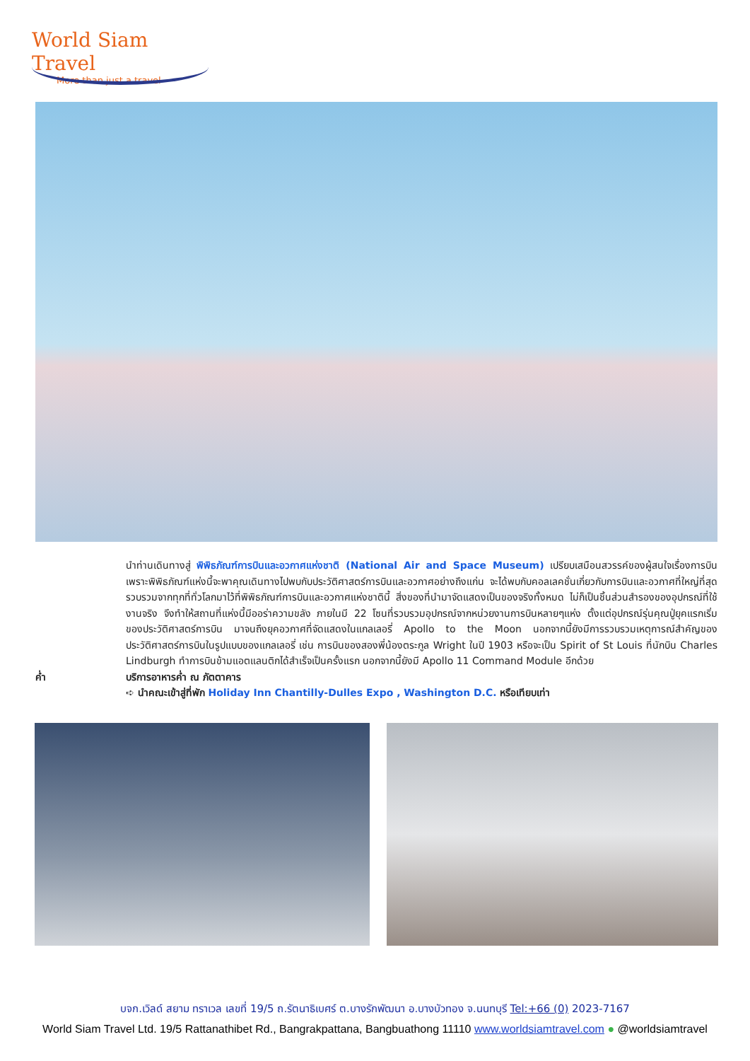World Siam Travel
More than just a travel
นำท่านเดินทางสู่ พิพิธภัณฑ์การบินและอวกาศแห่งชาติ (National Air and Space Museum) เปรียบเสมือนสวรรค์ของผู้สนใจเรื่องการบิน เพราะพิพิธภัณฑ์แห่งนี้จะพาคุณเดินทางไปพบกับประวัติศาสตร์การบินและอวกาศอย่างถึงแก่น จะได้พบกับคอลเลคชั่นเกี่ยวกับการบินและอวกาศที่ใหญ่ที่สุด รวบรวมจากทุกที่ทั่วโลกมาไว้ที่พิพิธภัณฑ์การบินและอวกาศแห่งชาตินี้ สิ่งของที่นำมาจัดแสดงเป็นของจริงทั้งหมด ไม่ก็เป็นชิ้นส่วนสำรองของอุปกรณ์ที่ใช้งานจริง จึงทำให้สถานที่แห่งนี้มีออร่าความขลัง ภายในมี 22 โซนที่รวบรวมอุปกรณ์จากหน่วยงานการบินหลายๆแห่ง ตั้งแต่อุปกรณ์รุ่นคุณปู่ยุคแรกเริ่มของประวัติศาสตร์การบิน มาจนถึงยุคอวกาศที่จัดแสดงในแกลเลอรี่ Apollo to the Moon นอกจากนี้ยังมีการรวบรวมเหตุการณ์สำคัญของประวัติศาสตร์การบินในรูปแบบของแกลเลอรี่ เช่น การบินของสองพี่น้องตระกูล Wright ในปี 1903 หรือจะเป็น Spirit of St Louis ที่นักบิน Charles Lindburgh ทำการบินข้ามแอตแลนติกได้สำเร็จเป็นครั้งแรก นอกจากนี้ยังมี Apollo 11 Command Module อีกด้วย
ค่ำ บริการอาหารค่ำ ณ ภัตตาคาร
➪ นำคณะเข้าสู่ที่พัก Holiday Inn Chantilly-Dulles Expo , Washington D.C. หรือเทียบเท่า
บจก.เวิลด์ สยาม ทราเวล เลขที่ 19/5 ถ.รัตนาธิเบศร์ ต.บางรักพัฒนา อ.บางบัวทอง จ.นนทบุรี Tel:+66 (0) 2023-7167
World Siam Travel Ltd. 19/5 Rattanathibet Rd., Bangrakpattana, Bangbuathong 11110 www.worldsiamtravel.com ● @worldsiamtravel